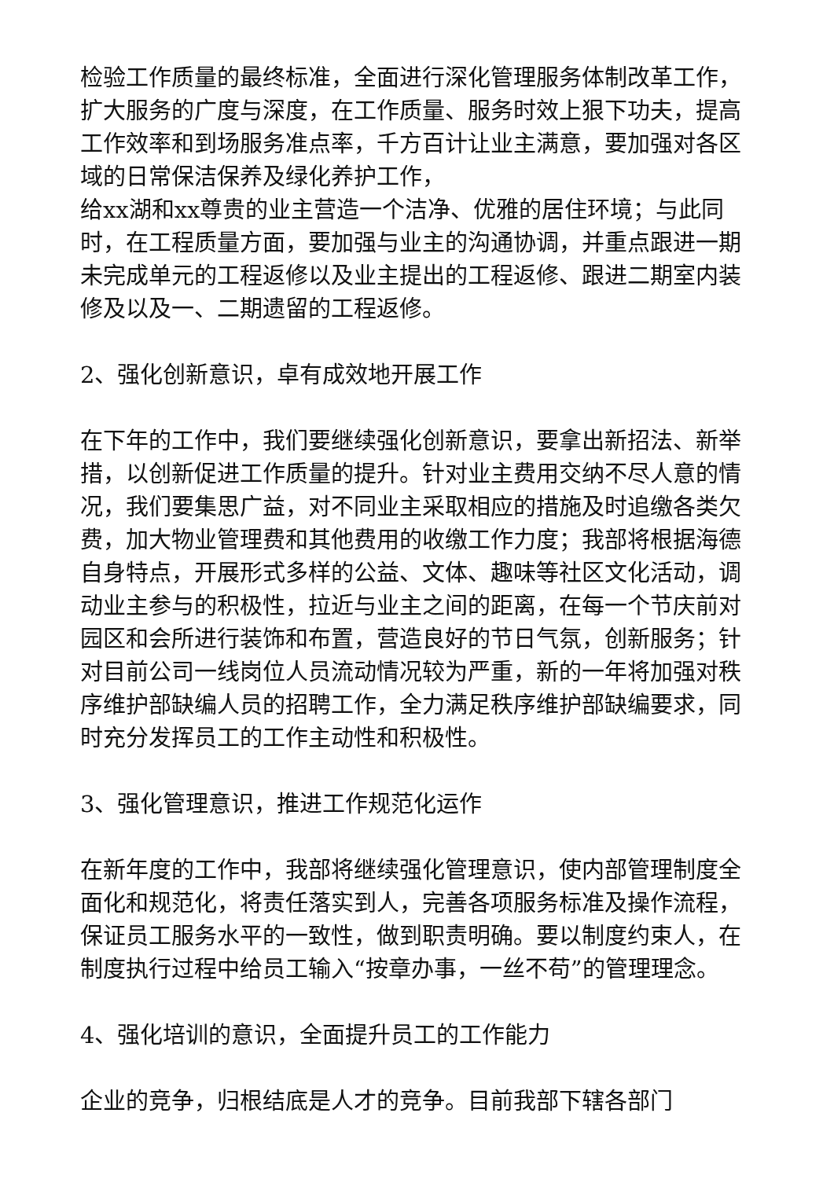检验工作质量的最终标准，全面进行深化管理服务体制改革工作，扩大服务的广度与深度，在工作质量、服务时效上狠下功夫，提高工作效率和到场服务准点率，千方百计让业主满意，要加强对各区域的日常保洁保养及绿化养护工作，
给xx湖和xx尊贵的业主营造一个洁净、优雅的居住环境；与此同时，在工程质量方面，要加强与业主的沟通协调，并重点跟进一期未完成单元的工程返修以及业主提出的工程返修、跟进二期室内装修及以及一、二期遗留的工程返修。
2、强化创新意识，卓有成效地开展工作
在下年的工作中，我们要继续强化创新意识，要拿出新招法、新举措，以创新促进工作质量的提升。针对业主费用交纳不尽人意的情况，我们要集思广益，对不同业主采取相应的措施及时追缴各类欠费，加大物业管理费和其他费用的收缴工作力度；我部将根据海德自身特点，开展形式多样的公益、文体、趣味等社区文化活动，调动业主参与的积极性，拉近与业主之间的距离，在每一个节庆前对园区和会所进行装饰和布置，营造良好的节日气氛，创新服务；针对目前公司一线岗位人员流动情况较为严重，新的一年将加强对秩序维护部缺编人员的招聘工作，全力满足秩序维护部缺编要求，同时充分发挥员工的工作主动性和积极性。
3、强化管理意识，推进工作规范化运作
在新年度的工作中，我部将继续强化管理意识，使内部管理制度全面化和规范化，将责任落实到人，完善各项服务标准及操作流程，保证员工服务水平的一致性，做到职责明确。要以制度约束人，在制度执行过程中给员工输入“按章办事，一丝不苟”的管理理念。
4、强化培训的意识，全面提升员工的工作能力
企业的竞争，归根结底是人才的竞争。目前我部下辖各部门